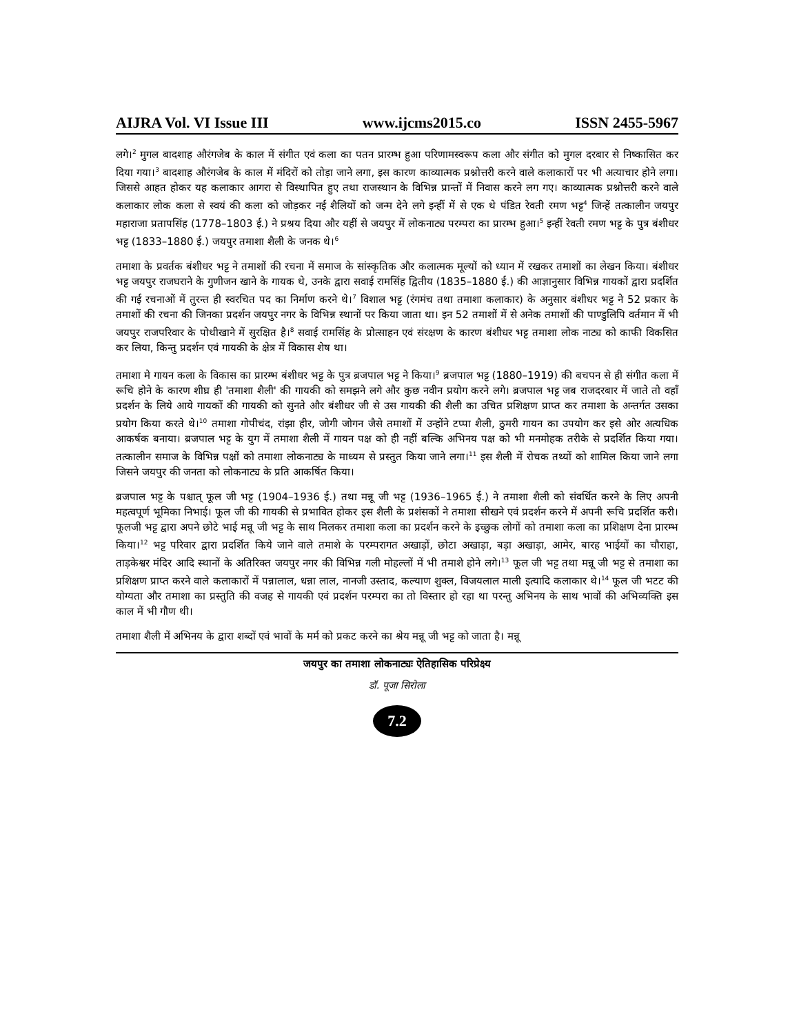AIJRA Vol. VI Issue III www.ijcms2015.co ISSN 2455-5967
लगे।<sup>2</sup> मुगल बादशाह औरंगजेब के काल में संगीत एवं कला का पतन प्रारम्भ हुआ परिणामस्वरूप कला और संगीत को मुगल दरबार से निष्कासित कर दिया गया।<sup>3</sup> बादशाह औरंगजेब के काल में मंदिरों को तोड़ा जाने लगा, इस कारण काव्यात्मक प्रश्नोत्तरी करने वाले कलाकारों पर भी अत्याचार होने लगा। जिससे आहत होकर यह कलाकार आगरा से विस्थापित हुए तथा राजस्थान के विभिन्न प्रान्तों में निवास करने लग गए। काव्यात्मक प्रश्नोत्तरी करने वाले कलाकार लोक कला से स्वयं की कला को जोड़कर नई शैलियों को जन्म देने लगे इन्हीं में से एक थे पंडित रेवती रमण भट्ट<sup>4</sup> जिन्हें तत्कालीन जयपुर महाराजा प्रतापसिंह (1778–1803 ई.) ने प्रश्रय दिया और यहीं से जयपुर में लोकनाट्य परम्परा का प्रारम्भ हुआ।<sup>5</sup> इन्हीं रेवती रमण भट्ट के पुत्र बंशीधर भट्ट (1833–1880 ई.) जयपुर तमाशा शैली के जनक थे।<sup>6</sup>
तमाशा के प्रवर्तक बंशीधर भट्ट ने तमाशों की रचना में समाज के सांस्कृतिक और कलात्मक मूल्यों को ध्यान में रखकर तमाशों का लेखन किया। बंशीधर भट्ट जयपुर राजघराने के गुणीजन खाने के गायक थे, उनके द्वारा सवाई रामसिंह द्वितीय (1835–1880 ई.) की आज्ञानुसार विभिन्न गायकों द्वारा प्रदर्शित की गई रचनाओं में तुरन्त ही स्वरचित पद का निर्माण करने थे।<sup>7</sup> विशाल भट्ट (रंगमंच तथा तमाशा कलाकार) के अनुसार बंशीधर भट्ट ने 52 प्रकार के तमाशों की रचना की जिनका प्रदर्शन जयपुर नगर के विभिन्न स्थानों पर किया जाता था। इन 52 तमाशों में से अनेक तमाशों की पाण्डुलिपि वर्तमान में भी जयपुर राजपरिवार के पोथीखाने में सुरक्षित है।<sup>8</sup> सवाई रामसिंह के प्रोत्साहन एवं संरक्षण के कारण बंशीधर भट्ट तमाशा लोक नाट्य को काफी विकसित कर लिया, किन्तु प्रदर्शन एवं गायकी के क्षेत्र में विकास शेष था।
तमाशा मे गायन कला के विकास का प्रारम्भ बंशीधर भट्ट के पुत्र ब्रजपाल भट्ट ने किया।<sup>9</sup> ब्रजपाल भट्ट (1880–1919) की बचपन से ही संगीत कला में रूचि होने के कारण शीघ्र ही 'तमाशा शैली' की गायकी को समझने लगे और कुछ नवीन प्रयोग करने लगे। ब्रजपाल भट्ट जब राजदरबार में जाते तो वहाँ प्रदर्शन के लिये आये गायकों की गायकी को सुनते और बंशीधर जी से उस गायकी की शैली का उचित प्रशिक्षण प्राप्त कर तमाशा के अन्तर्गत उसका प्रयोग किया करते थे।<sup>10</sup> तमाशा गोपीचंद, रांझा हीर, जोगी जोगन जैसे तमाशों में उन्होंने टप्पा शैली, ठुमरी गायन का उपयोग कर इसे ओर अत्यधिक आकर्षक बनाया। ब्रजपाल भट्ट के युग में तमाशा शैली में गायन पक्ष को ही नहीं बल्कि अभिनय पक्ष को भी मनमोहक तरीके से प्रदर्शित किया गया। तत्कालीन समाज के विभिन्न पक्षों को तमाशा लोकनाट्य के माध्यम से प्रस्तुत किया जाने लगा।<sup>11</sup> इस शैली में रोचक तथ्यों को शामिल किया जाने लगा जिसने जयपुर की जनता को लोकनाट्य के प्रति आकर्षित किया।
ब्रजपाल भट्ट के पश्चात् फूल जी भट्ट (1904–1936 ई.) तथा मन्नू जी भट्ट (1936–1965 ई.) ने तमाशा शैली को संवर्धित करने के लिए अपनी महत्वपूर्ण भूमिका निभाई। फूल जी की गायकी से प्रभावित होकर इस शैली के प्रशंसकों ने तमाशा सीखने एवं प्रदर्शन करने में अपनी रूचि प्रदर्शित करी। फूलजी भट्ट द्वारा अपने छोटे भाई मन्नू जी भट्ट के साथ मिलकर तमाशा कला का प्रदर्शन करने के इच्छुक लोगों को तमाशा कला का प्रशिक्षण देना प्रारम्भ किया।<sup>12</sup> भट्ट परिवार द्वारा प्रदर्शित किये जाने वाले तमाशे के परम्परागत अखाड़ों, छोटा अखाड़ा, बड़ा अखाड़ा, आमेर, बारह भाईयों का चौराहा, ताड़केश्वर मंदिर आदि स्थानों के अतिरिक्त जयपुर नगर की विभिन्न गली मोहल्लों में भी तमाशे होने लगे।<sup>13</sup> फूल जी भट्ट तथा मन्नू जी भट्ट से तमाशा का प्रशिक्षण प्राप्त करने वाले कलाकारों में पन्नालाल, धन्ना लाल, नानजी उस्ताद, कल्याण शुक्ल, विजयलाल माली इत्यादि कलाकार थे।<sup>14</sup> फूल जी भटट की योग्यता और तमाशा का प्रस्तुति की वजह से गायकी एवं प्रदर्शन परम्परा का तो विस्तार हो रहा था परन्तु अभिनय के साथ भावों की अभिव्यक्ति इस काल में भी गौण थी।
तमाशा शैली में अभिनय के द्वारा शब्दों एवं भावों के मर्म को प्रकट करने का श्रेय मन्नू जी भट्ट को जाता है। मन्नू
जयपुर का तमाशा लोकनाट्यः ऐतिहासिक परिप्रेक्ष्य
डॉ. पूजा सिरोला
7.2